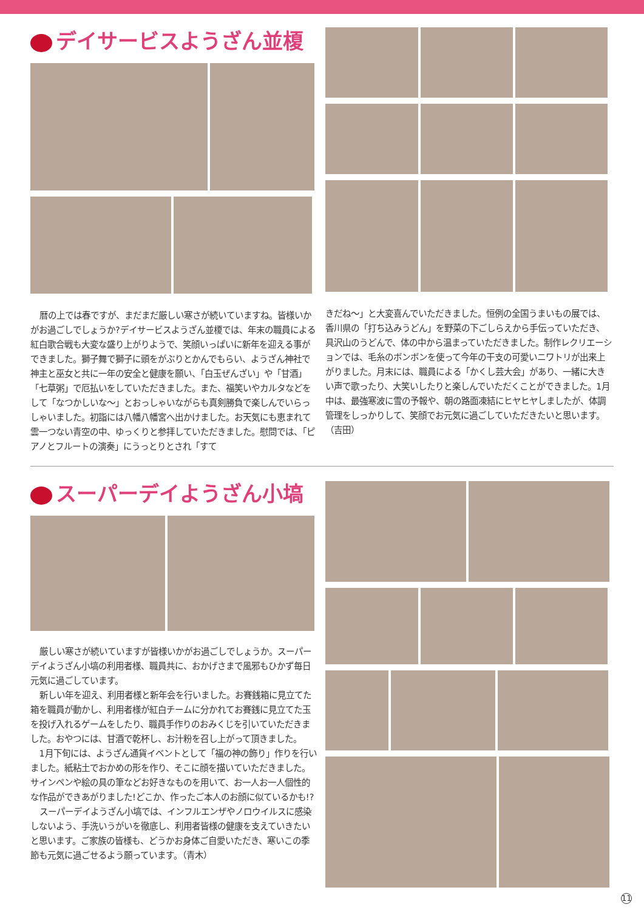デイサービスようざん並榎
暦の上では春ですが、まだまだ厳しい寒さが続いていますね。皆様いかがお過ごしでしょうか?デイサービスようざん並榎では、年末の職員による紅白歌合戦も大変な盛り上がりようで、笑顔いっぱいに新年を迎える事ができました。獅子舞で獅子に頭をがぶりとかんでもらい、ようざん神社で神主と巫女と共に一年の安全と健康を願い、「白玉ぜんざい」や「甘酒」「七草粥」で厄払いをしていただきました。また、福笑いやカルタなどをして「なつかしいな～」とおっしゃいながらも真剣勝負で楽しんでいらっしゃいました。初詣には八幡八幡宮へ出かけました。お天気にも恵まれて雲一つない青空の中、ゆっくりと参拝していただきました。慰問では、「ピアノとフルートの演奏」にうっとりとされ「すて
きだね～」と大変喜んでいただきました。恒例の全国うまいもの展では、香川県の「打ち込みうどん」を野菜の下ごしらえから手伝っていただき、具沢山のうどんで、体の中から温まっていただきました。制作レクリエーションでは、毛糸のボンボンを使って今年の干支の可愛いニワトリが出来上がりました。月末には、職員による「かくし芸大会」があり、一緒に大きい声で歌ったり、大笑いしたりと楽しんでいただくことができました。1月中は、最強寒波に雪の予報や、朝の路面凍結にヒヤヒヤしましたが、体調管理をしっかりして、笑顔でお元気に過ごしていただきたいと思います。（吉田）
スーパーデイようざん小塙
厳しい寒さが続いていますが皆様いかがお過ごしでしょうか。スーパーデイようざん小塙の利用者様、職員共に、おかげさまで風邪もひかず毎日元気に過ごしています。
新しい年を迎え、利用者様と新年会を行いました。お賽銭箱に見立てた箱を職員が動かし、利用者様が紅白チームに分かれてお賽銭に見立てた玉を投げ入れるゲームをしたり、職員手作りのおみくじを引いていただきました。おやつには、甘酒で乾杯し、お汁粉を召し上がって頂きました。
1月下旬には、ようざん通貨イベントとして「福の神の飾り」作りを行いました。紙粘土でおかめの形を作り、そこに顔を描いていただきました。サインペンや絵の具の筆などお好きなものを用いて、お一人お一人個性的な作品ができあがりました!どこか、作ったご本人のお顔に似ているかも!?
スーパーデイようざん小塙では、インフルエンザやノロウイルスに感染しないよう、手洗いうがいを徹底し、利用者皆様の健康を支えていきたいと思います。ご家族の皆様も、どうかお身体ご自愛いただき、寒いこの季節も元気に過ごせるよう願っています。（青木）
11